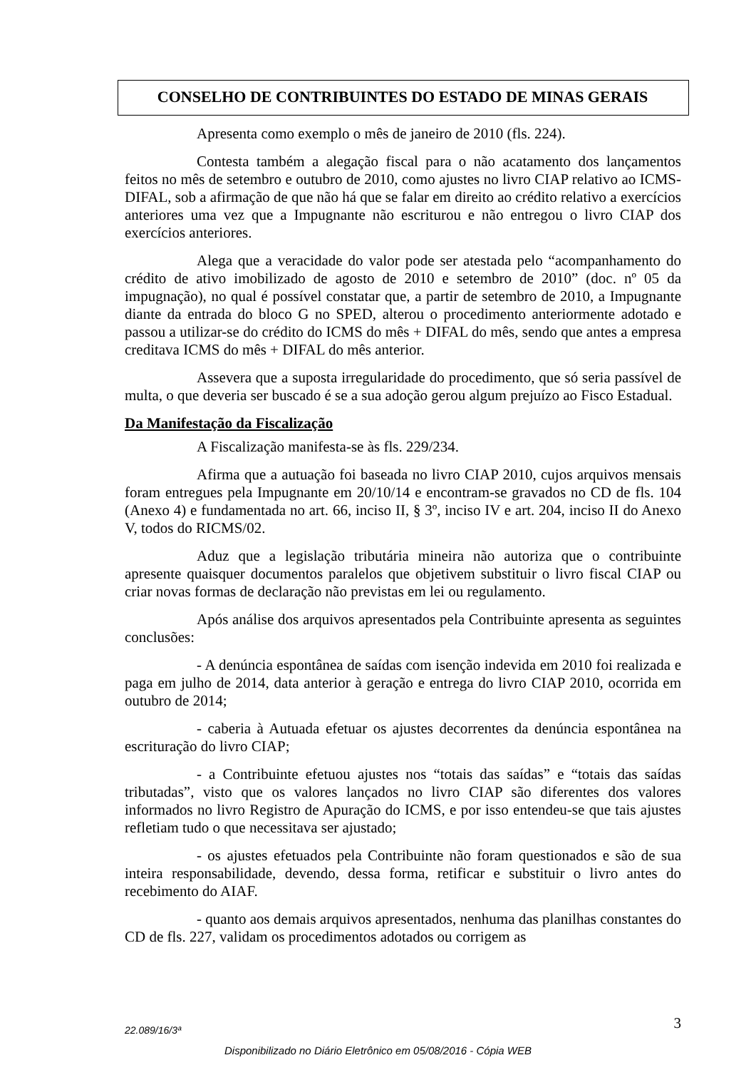CONSELHO DE CONTRIBUINTES DO ESTADO DE MINAS GERAIS
Apresenta como exemplo o mês de janeiro de 2010 (fls. 224).
Contesta também a alegação fiscal para o não acatamento dos lançamentos feitos no mês de setembro e outubro de 2010, como ajustes no livro CIAP relativo ao ICMS-DIFAL, sob a afirmação de que não há que se falar em direito ao crédito relativo a exercícios anteriores uma vez que a Impugnante não escriturou e não entregou o livro CIAP dos exercícios anteriores.
Alega que a veracidade do valor pode ser atestada pelo “acompanhamento do crédito de ativo imobilizado de agosto de 2010 e setembro de 2010” (doc. nº 05 da impugnação), no qual é possível constatar que, a partir de setembro de 2010, a Impugnante diante da entrada do bloco G no SPED, alterou o procedimento anteriormente adotado e passou a utilizar-se do crédito do ICMS do mês + DIFAL do mês, sendo que antes a empresa creditava ICMS do mês + DIFAL do mês anterior.
Assevera que a suposta irregularidade do procedimento, que só seria passível de multa, o que deveria ser buscado é se a sua adoção gerou algum prejuízo ao Fisco Estadual.
Da Manifestação da Fiscalização
A Fiscalização manifesta-se às fls. 229/234.
Afirma que a autuação foi baseada no livro CIAP 2010, cujos arquivos mensais foram entregues pela Impugnante em 20/10/14 e encontram-se gravados no CD de fls. 104 (Anexo 4) e fundamentada no art. 66, inciso II, § 3º, inciso IV e art. 204, inciso II do Anexo V, todos do RICMS/02.
Aduz que a legislação tributária mineira não autoriza que o contribuinte apresente quaisquer documentos paralelos que objetivem substituir o livro fiscal CIAP ou criar novas formas de declaração não previstas em lei ou regulamento.
Após análise dos arquivos apresentados pela Contribuinte apresenta as seguintes conclusões:
- A denúncia espontânea de saídas com isenção indevida em 2010 foi realizada e paga em julho de 2014, data anterior à geração e entrega do livro CIAP 2010, ocorrida em outubro de 2014;
- caberia à Autuada efetuar os ajustes decorrentes da denúncia espontânea na escrituração do livro CIAP;
- a Contribuinte efetuou ajustes nos “totais das saídas” e “totais das saídas tributadas”, visto que os valores lançados no livro CIAP são diferentes dos valores informados no livro Registro de Apuração do ICMS, e por isso entendeu-se que tais ajustes refletiam tudo o que necessitava ser ajustado;
- os ajustes efetuados pela Contribuinte não foram questionados e são de sua inteira responsabilidade, devendo, dessa forma, retificar e substituir o livro antes do recebimento do AIAF.
- quanto aos demais arquivos apresentados, nenhuma das planilhas constantes do CD de fls. 227, validam os procedimentos adotados ou corrigem as
22.089/16/3ª 3
Disponibilizado no Diário Eletrônico em 05/08/2016 - Cópia WEB